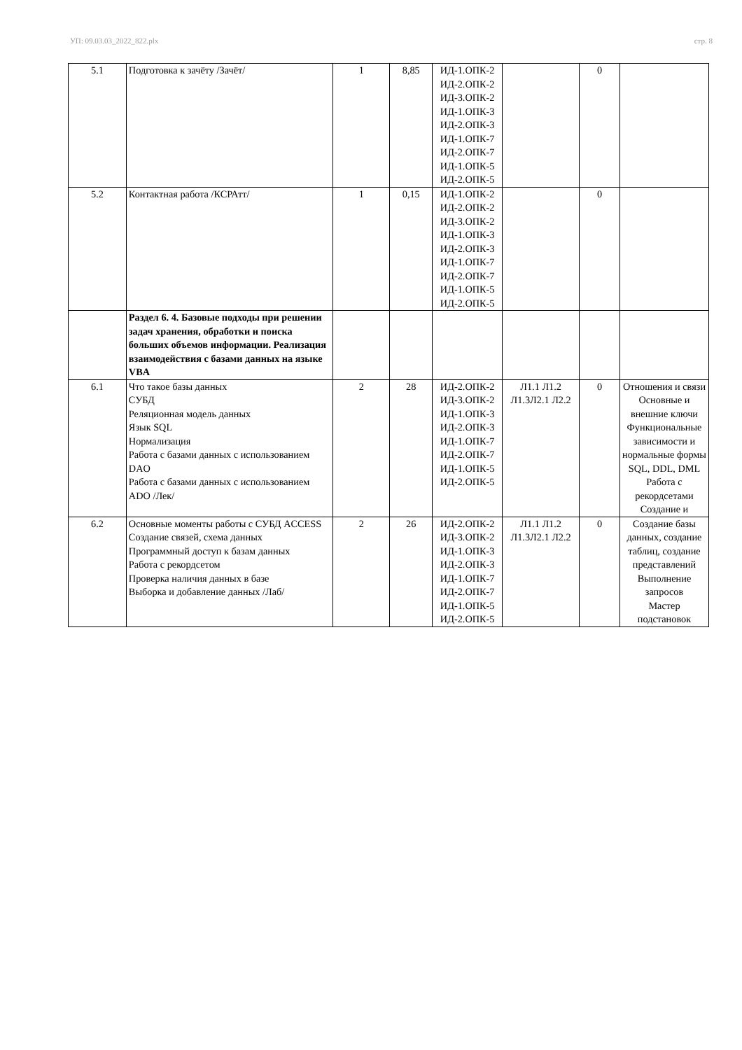УП: 09.03.03_2022_822.plx стр. 8
| 5.1 | Подготовка к зачёту /Зачёт/ | 1 | 8,85 | ИД-1.ОПК-2 ИД-2.ОПК-2 ИД-3.ОПК-2 ИД-1.ОПК-3 ИД-2.ОПК-3 ИД-1.ОПК-7 ИД-2.ОПК-7 ИД-1.ОПК-5 ИД-2.ОПК-5 | | 0 | |
| 5.2 | Контактная работа /КСРАтт/ | 1 | 0,15 | ИД-1.ОПК-2 ИД-2.ОПК-2 ИД-3.ОПК-2 ИД-1.ОПК-3 ИД-2.ОПК-3 ИД-1.ОПК-7 ИД-2.ОПК-7 ИД-1.ОПК-5 ИД-2.ОПК-5 | | 0 | |
| | Раздел 6. 4. Базовые подходы при решении задач хранения, обработки и поиска больших объемов информации. Реализация взаимодействия с базами данных на языке VBA | | | | | | |
| 6.1 | Что такое базы данных СУБД Реляционная модель данных Язык SQL Нормализация Работа с базами данных с использованием DAO Работа с базами данных с использованием ADO /Лек/ | 2 | 28 | ИД-2.ОПК-2 ИД-3.ОПК-2 ИД-1.ОПК-3 ИД-2.ОПК-3 ИД-1.ОПК-7 ИД-2.ОПК-7 ИД-1.ОПК-5 ИД-2.ОПК-5 | Л1.1 Л1.2 Л1.3Л2.1 Л2.2 | 0 | Отношения и связи Основные и внешние ключи Функциональные зависимости и нормальные формы SQL, DDL, DML Работа с рекордсетами Создание и |
| 6.2 | Основные моменты работы с СУБД ACCESS Создание связей, схема данных Программный доступ к базам данных Работа с рекордсетом Проверка наличия данных в базе Выборка и добавление данных /Лаб/ | 2 | 26 | ИД-2.ОПК-2 ИД-3.ОПК-2 ИД-1.ОПК-3 ИД-2.ОПК-3 ИД-1.ОПК-7 ИД-2.ОПК-7 ИД-1.ОПК-5 ИД-2.ОПК-5 | Л1.1 Л1.2 Л1.3Л2.1 Л2.2 | 0 | Создание базы данных, создание таблиц, создание представлений Выполнение запросов Мастер подстановок |